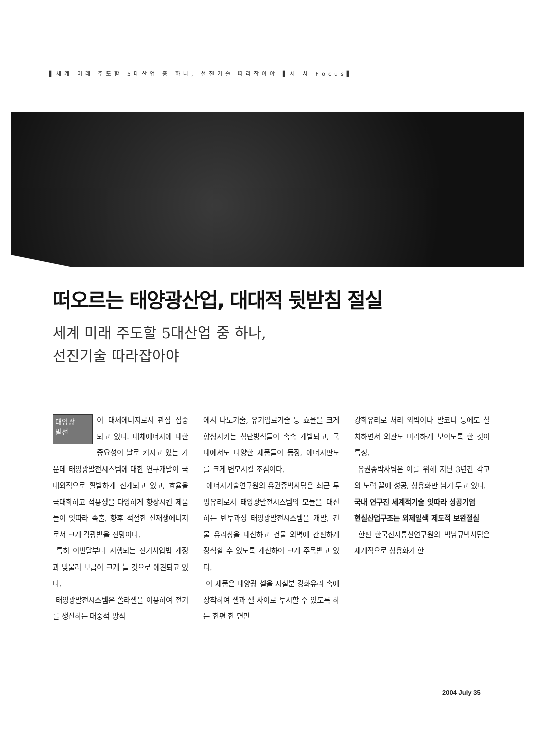▌세계 미래 주도할 5대산업 중 하나, 선진기술 따라잡아야 ▌시 사 Focus▌
떠오르는 태양광산업, 대대적 뒷받침 절실
세계 미래 주도할 5대산업 중 하나,
선진기술 따라잡아야
태양광
발전 이 대체에너지로서 관심 집중되고 있다. 대체에너지에 대한 중요성이 날로 커지고 있는 가운데 태양광발전시스템에 대한 연구개발이 국내외적으로 활발하게 전개되고 있고, 효율을 극대화하고 적용성을 다양하게 향상시킨 제품들이 잇따라 속출, 향후 적절한 신재생에너지로서 크게 각광받을 전망이다.
특히 이번달부터 시행되는 전기사업법 개정과 맞물려 보급이 크게 늘 것으로 예견되고 있다.
태양광발전시스템은 쏠라셀을 이용하여 전기를 생산하는 대중적 방식
에서 나노기술, 유기염료기술 등 효율을 크게 향상시키는 첨단방식들이 속속 개발되고, 국내에서도 다양한 제품들이 등장, 에너지판도를 크게 변모시킬 조짐이다.
에너지기술연구원의 유권종박사팀은 최근 투명유리로서 태양광발전시스템의 모듈을 대신하는 반투과성 태양광발전시스템을 개발, 건물 유리창을 대신하고 건물 외벽에 간편하게 장착할 수 있도록 개선하여 크게 주목받고 있다.
이 제품은 태양광 셀을 저철분 강화유리 속에 장착하여 셀과 셀 사이로 투시할 수 있도록 하는 한편 한 면만
강화유리로 처리 외벽이나 발코니 등에도 설치하면서 외관도 미려하게 보이도록 한 것이 특징.
유권종박사팀은 이를 위해 지난 3년간 각고의 노력 끝에 성공, 상용화만 남겨 두고 있다.
국내 연구진 세계적기술 잇따라 성공기염
현실산업구조는 외제일색 제도적 보완절실
한편 한국전자통신연구원의 박남규박사팀은 세계적으로 상용화가 한
2004 July 35